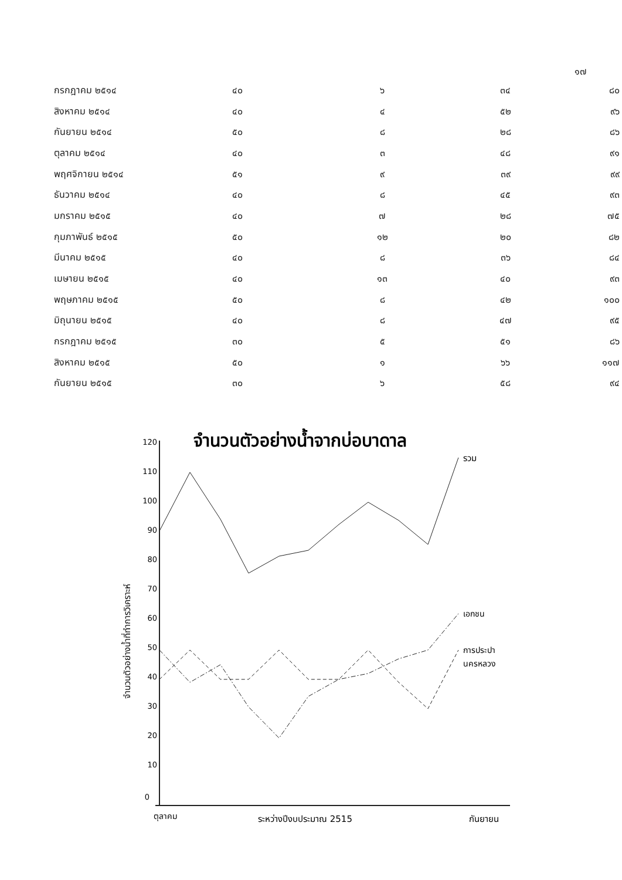๑๗
| กรกฎาคม ๒๕๑๔ | ๔๐ | ๖ | ๓๔ | ๘๐ |
| สิงหาคม ๒๕๑๔ | ๔๐ | ๔ | ๕๒ | ๙๖ |
| กันยายน ๒๕๑๔ | ๕๐ | ๘ | ๒๘ | ๘๖ |
| ตุลาคม ๒๕๑๔ | ๔๐ | ๓ | ๔๘ | ๙๑ |
| พฤศจิกายน ๒๕๑๔ | ๕๑ | ๙ | ๓๙ | ๙๙ |
| ธันวาคม ๒๕๑๔ | ๔๐ | ๘ | ๔๕ | ๙๓ |
| มกราคม ๒๕๑๕ | ๔๐ | ๗ | ๒๘ | ๗๕ |
| กุมภาพันธ์ ๒๕๑๕ | ๕๐ | ๑๒ | ๒๐ | ๘๒ |
| มีนาคม ๒๕๑๕ | ๔๐ | ๘ | ๓๖ | ๘๔ |
| เมษายน ๒๕๑๕ | ๔๐ | ๑๓ | ๔๐ | ๙๓ |
| พฤษภาคม ๒๕๑๕ | ๕๐ | ๘ | ๔๒ | ๑๐๐ |
| มิถุนายน ๒๕๑๕ | ๔๐ | ๘ | ๔๗ | ๙๕ |
| กรกฎาคม ๒๕๑๕ | ๓๐ | ๕ | ๕๑ | ๘๖ |
| สิงหาคม ๒๕๑๕ | ๕๐ | ๑ | ๖๖ | ๑๑๗ |
| กันยายน ๒๕๑๕ | ๓๐ | ๖ | ๕๘ | ๙๔ |
จำนวนตัวอย่างน้ำจากบ่อบาดาล
120
110
100
90
80
70
60
50
40
30
20
10
0
จำนวนตัวอย่างน้ำที่ทำการวิเคราะห์
รวม
เอกชน
การประปา
นครหลวง
ตุลาคม
ระหว่างปีงบประมาณ 2515
กันยายน